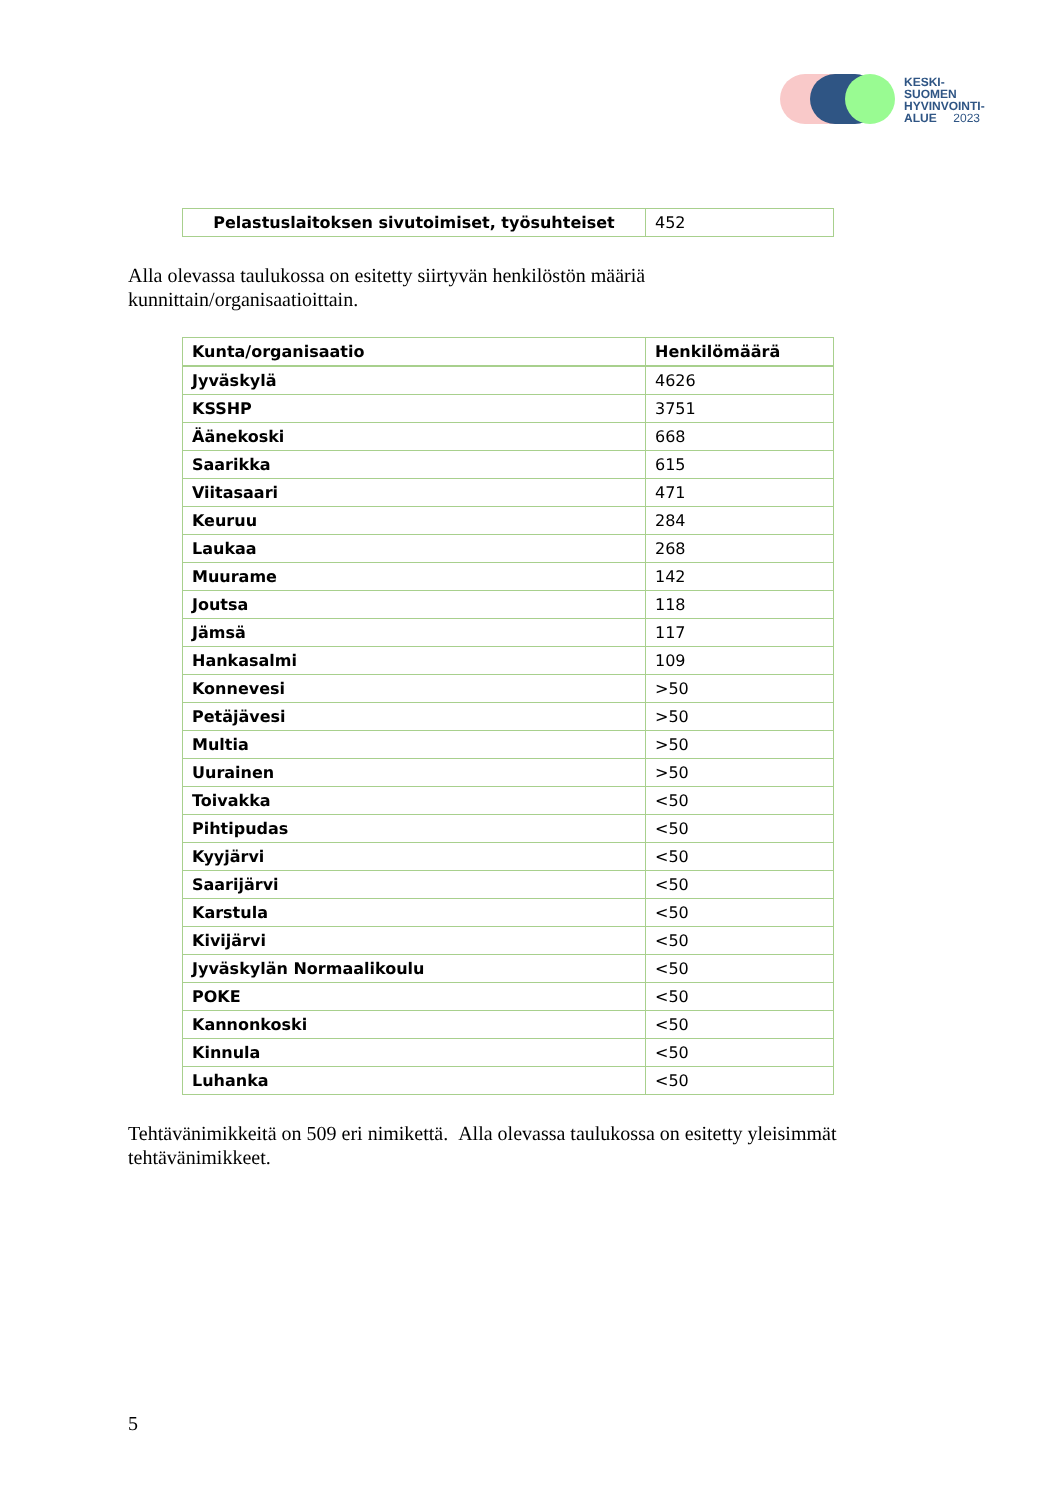KESKI-
SUOMEN
HYVINVOINTI-
ALUE 2023
| Pelastuslaitoksen sivutoimiset, työsuhteiset | 452 |
Alla olevassa taulukossa on esitetty siirtyvän henkilöstön määriä
kunnittain/organisaatioittain.
| Kunta/organisaatio | Henkilömäärä |
| --- | --- |
| Jyväskylä | 4626 |
| KSSHP | 3751 |
| Äänekoski | 668 |
| Saarikka | 615 |
| Viitasaari | 471 |
| Keuruu | 284 |
| Laukaa | 268 |
| Muurame | 142 |
| Joutsa | 118 |
| Jämsä | 117 |
| Hankasalmi | 109 |
| Konnevesi | >50 |
| Petäjävesi | >50 |
| Multia | >50 |
| Uurainen | >50 |
| Toivakka | <50 |
| Pihtipudas | <50 |
| Kyyjärvi | <50 |
| Saarijärvi | <50 |
| Karstula | <50 |
| Kivijärvi | <50 |
| Jyväskylän Normaalikoulu | <50 |
| POKE | <50 |
| Kannonkoski | <50 |
| Kinnula | <50 |
| Luhanka | <50 |
Tehtävänimikkeitä on 509 eri nimikettä. Alla olevassa taulukossa on esitetty yleisimmät
tehtävänimikkeet.
5